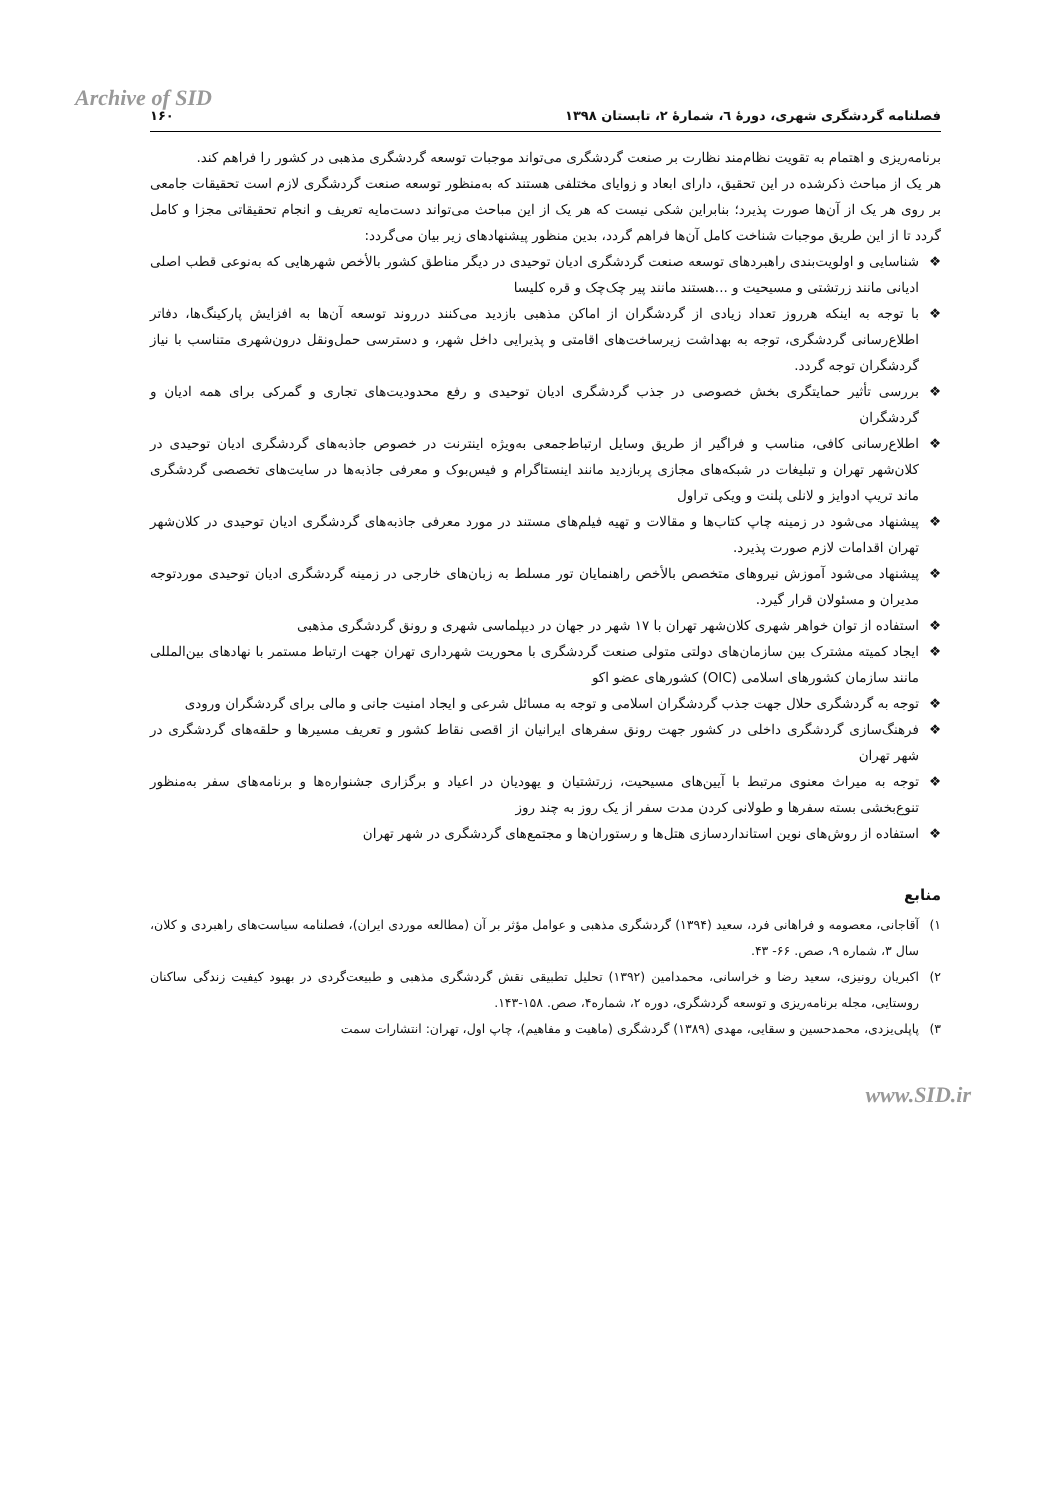Archive of SID
فصلنامه گردشگری شهری، دورهٔ ٦، شمارهٔ ۲، تابستان ۱۳۹۸ ۱۶۰
برنامه‌ریزی و اهتمام به تقویت نظام‌مند نظارت بر صنعت گردشگری می‌تواند موجبات توسعه گردشگری مذهبی در کشور را فراهم کند.
هر یک از مباحث ذکرشده در این تحقیق، دارای ابعاد و زوایای مختلفی هستند که به‌منظور توسعه صنعت گردشگری لازم است تحقیقات جامعی بر روی هر یک از آن‌ها صورت پذیرد؛ بنابراین شکی نیست که هر یک از این مباحث می‌تواند دست‌مایه تعریف و انجام تحقیقاتی مجزا و کامل گردد تا از این طریق موجبات شناخت کامل آن‌ها فراهم گردد، بدین منظور پیشنهادهای زیر بیان می‌گردد:
❖ شناسایی و اولویت‌بندی راهبردهای توسعه صنعت گردشگری ادیان توحیدی در دیگر مناطق کشور بالأخص شهرهایی که به‌نوعی قطب اصلی ادیانی مانند زرتشتی و مسیحیت و ...هستند مانند پیر چک‌چک و قره کلیسا
❖ با توجه به اینکه هرروز تعداد زیادی از گردشگران از اماکن مذهبی بازدید می‌کنند درروند توسعه آن‌ها به افزایش پارکینگ‌ها، دفاتر اطلاع‌رسانی گردشگری، توجه به بهداشت زیرساخت‌های اقامتی و پذیرایی داخل شهر، و دسترسی حمل‌ونقل درون‌شهری متناسب با نیاز گردشگران توجه گردد.
❖ بررسی تأثیر حمایتگری بخش خصوصی در جذب گردشگری ادیان توحیدی و رفع محدودیت‌های تجاری و گمرکی برای همه ادیان و گردشگران
❖ اطلاع‌رسانی کافی، مناسب و فراگیر از طریق وسایل ارتباط‌جمعی به‌ویژه اینترنت در خصوص جاذبه‌های گردشگری ادیان توحیدی در کلان‌شهر تهران و تبلیغات در شبکه‌های مجازی پربازدید مانند اینستاگرام و فیس‌بوک و معرفی جاذبه‌ها در سایت‌های تخصصی گردشگری ماند تریپ ادوایز و لانلی پلنت و ویکی تراول
❖ پیشنهاد می‌شود در زمینه چاپ کتاب‌ها و مقالات و تهیه فیلم‌های مستند در مورد معرفی جاذبه‌های گردشگری ادیان توحیدی در کلان‌شهر تهران اقدامات لازم صورت پذیرد.
❖ پیشنهاد می‌شود آموزش نیروهای متخصص بالأخص راهنمایان تور مسلط به زبان‌های خارجی در زمینه گردشگری ادیان توحیدی موردتوجه مدیران و مسئولان قرار گیرد.
❖ استفاده از توان خواهر شهری کلان‌شهر تهران با ۱۷ شهر در جهان در دیپلماسی شهری و رونق گردشگری مذهبی
❖ ایجاد کمیته مشترک بین سازمان‌های دولتی متولی صنعت گردشگری با محوریت شهرداری تهران جهت ارتباط مستمر با نهادهای بین‌المللی مانند سازمان کشورهای اسلامی (OIC) کشورهای عضو اکو
❖ توجه به گردشگری حلال جهت جذب گردشگران اسلامی و توجه به مسائل شرعی و ایجاد امنیت جانی و مالی برای گردشگران ورودی
❖ فرهنگ‌سازی گردشگری داخلی در کشور جهت رونق سفرهای ایرانیان از اقصی نقاط کشور و تعریف مسیرها و حلقه‌های گردشگری در شهر تهران
❖ توجه به میراث معنوی مرتبط با آیین‌های مسیحیت، زرتشتیان و یهودیان در اعیاد و برگزاری جشنواره‌ها و برنامه‌های سفر به‌منظور تنوع‌بخشی بسته سفرها و طولانی کردن مدت سفر از یک روز به چند روز
❖ استفاده از روش‌های نوین استانداردسازی هتل‌ها و رستوران‌ها و مجتمع‌های گردشگری در شهر تهران
منابع
۱) آقاجانی، معصومه و فراهانی فرد، سعید (۱۳۹۴) گردشگری مذهبی و عوامل مؤثر بر آن (مطالعه موردی ایران)، فصلنامه سیاست‌های راهبردی و کلان، سال ۳، شماره ۹، صص. ۶۶- ۴۳.
۲) اکبریان رونیزی، سعید رضا و خراسانی، محمدامین (۱۳۹۲) تحلیل تطبیقی نقش گردشگری مذهبی و طبیعت‌گردی در بهبود کیفیت زندگی ساکنان روستایی، مجله برنامه‌ریزی و توسعه گردشگری، دوره ۲، شماره۴، صص. ۱۵۸-۱۴۳.
۳) پاپلی‌یزدی، محمدحسین و سقایی، مهدی (۱۳۸۹) گردشگری (ماهیت و مفاهیم)، چاپ اول، تهران: انتشارات سمت
www.SID.ir